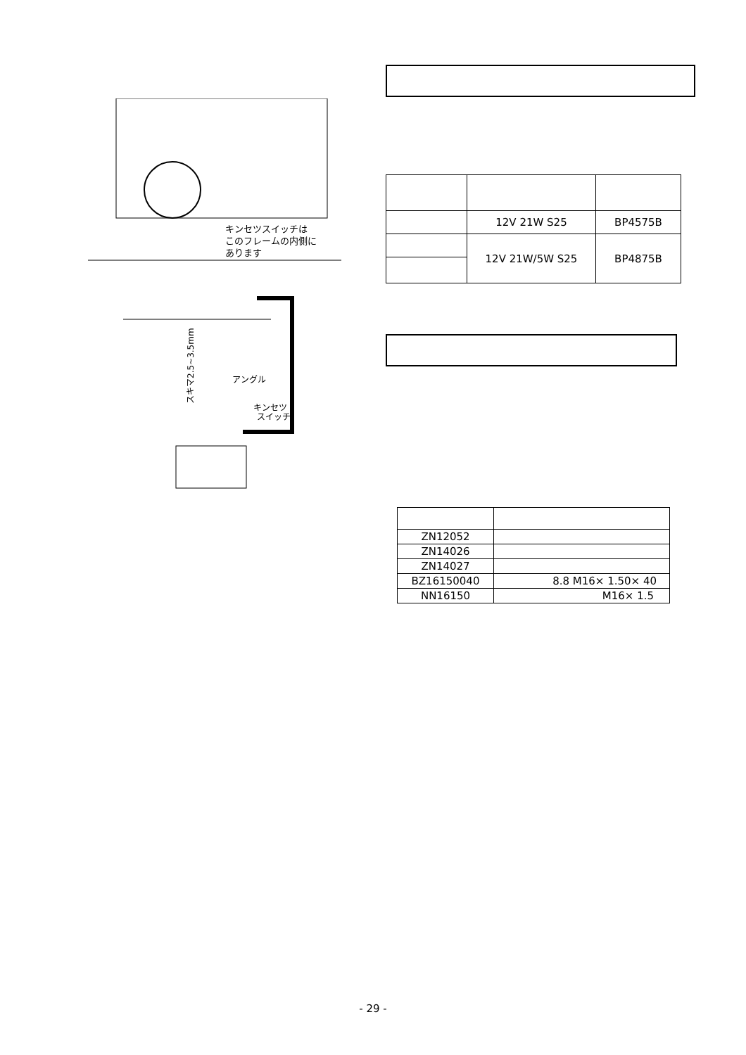キンセツスイッチは
このフレームの内側に
あります
アングル
キンセツ
スイッチ
スキマ2.5~3.5mm
| | 12V 21W S25 | BP4575B |
| | 12V 21W/5W S25 | BP4875B |
| ZN12052 | |
| ZN14026 | |
| ZN14027 | |
| BZ16150040 | 8.8 M16× 1.50× 40 |
| NN16150 | M16× 1.5 |
- 29 -